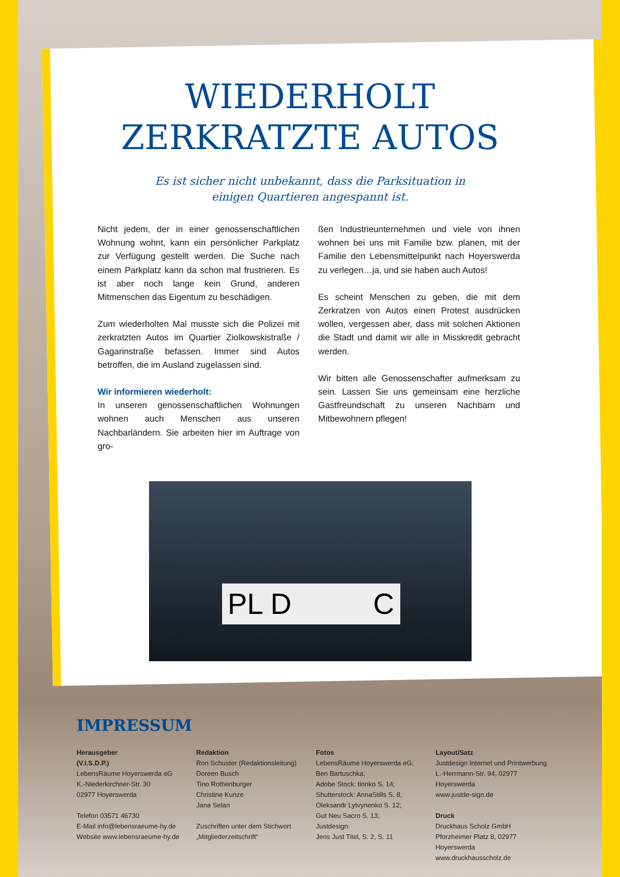WIEDERHOLT
ZERKRATZTE AUTOS
Es ist sicher nicht unbekannt, dass die Parksituation in einigen Quartieren angespannt ist.
Nicht jedem, der in einer genossenschaftlichen Wohnung wohnt, kann ein persönlicher Parkplatz zur Verfügung gestellt werden. Die Suche nach einem Parkplatz kann da schon mal frustrieren. Es ist aber noch lange kein Grund, anderen Mitmenschen das Eigentum zu beschädigen.
Zum wiederholten Mal musste sich die Polizei mit zerkratzten Autos im Quartier Ziolkowskistraße / Gagarinstraße befassen. Immer sind Autos betroffen, die im Ausland zugelassen sind.
Wir informieren wiederholt:
In unseren genossenschaftlichen Wohnungen wohnen auch Menschen aus unseren Nachbarländern. Sie arbeiten hier im Auftrage von gro-
ßen Industrieunternehmen und viele von ihnen wohnen bei uns mit Familie bzw. planen, mit der Familie den Lebensmittelpunkt nach Hoyerswerda zu verlegen…ja, und sie haben auch Autos!
Es scheint Menschen zu geben, die mit dem Zerkratzen von Autos einen Protest ausdrücken wollen, vergessen aber, dass mit solchen Aktionen die Stadt und damit wir alle in Misskredit gebracht werden.
Wir bitten alle Genossenschafter aufmerksam zu sein. Lassen Sie uns gemeinsam eine herzliche Gastfreundschaft zu unseren Nachbarn und Mitbewohnern pflegen!
PL D C
IMPRESSUM
Herausgeber
(V.I.S.D.P.)
LebensRäume Hoyerswerda eG
K.-Niederkirchner-Str. 30
02977 Hoyerswerda
Telefon 03571 46730
E-Mail info@lebensraeume-hy.de
Website www.lebensraeume-hy.de
Redaktion
Ron Schuster (Redaktionsleitung)
Doreen Busch
Tino Rothenburger
Christine Kunze
Jana Selan
Zuschriften unter dem Stichwort
„Mitgliederzeitschrift“
Fotos
LebensRäume Hoyerswerda eG:
Ben Bartuschka;
Adobe Stock: tinnko S. 14;
Shutterstock: AnnaStills S. 8,
Oleksandr Lytvynenko S. 12;
Gut Neu Sacro S. 13;
Justdesign:
Jens Just Titel, S. 2, S. 11
Layout/Satz
Justdesign Internet und Printwerbung
L.-Herrmann-Str. 94, 02977 Hoyerswerda
www.justde-sign.de
Druck
Druckhaus Scholz GmbH
Pforzheimer Platz 8, 02977 Hoyerswerda
www.druckhausscholz.de